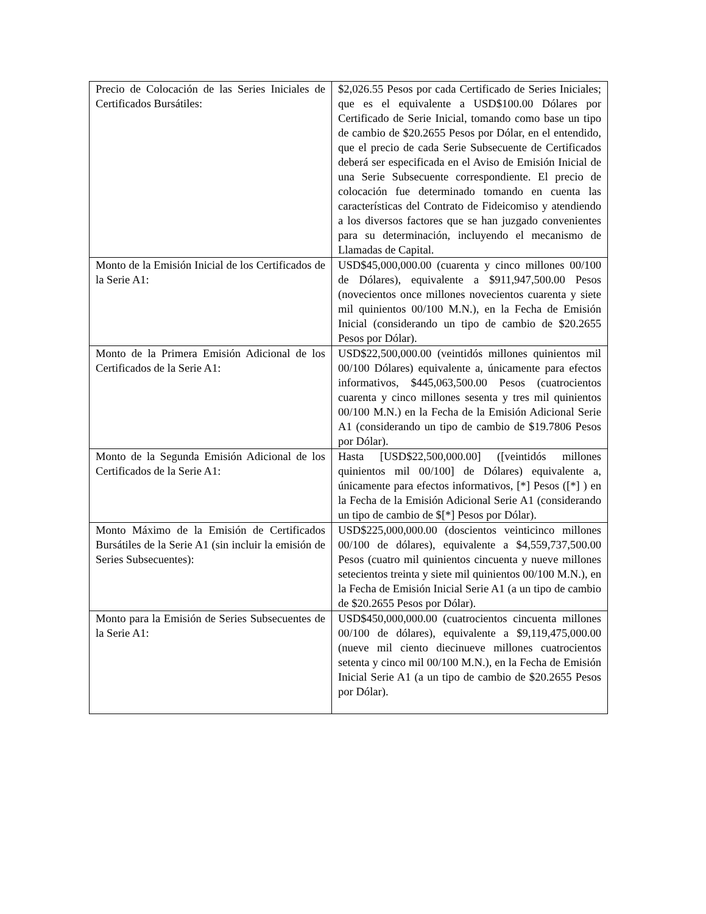| Precio de Colocación de las Series Iniciales de Certificados Bursátiles: | $2,026.55 Pesos por cada Certificado de Series Iniciales; que es el equivalente a USD$100.00 Dólares por Certificado de Serie Inicial, tomando como base un tipo de cambio de $20.2655 Pesos por Dólar, en el entendido, que el precio de cada Serie Subsecuente de Certificados deberá ser especificada en el Aviso de Emisión Inicial de una Serie Subsecuente correspondiente. El precio de colocación fue determinado tomando en cuenta las características del Contrato de Fideicomiso y atendiendo a los diversos factores que se han juzgado convenientes para su determinación, incluyendo el mecanismo de Llamadas de Capital. |
| Monto de la Emisión Inicial de los Certificados de la Serie A1: | USD$45,000,000.00 (cuarenta y cinco millones 00/100 de Dólares), equivalente a $911,947,500.00 Pesos (novecientos once millones novecientos cuarenta y siete mil quinientos 00/100 M.N.), en la Fecha de Emisión Inicial (considerando un tipo de cambio de $20.2655 Pesos por Dólar). |
| Monto de la Primera Emisión Adicional de los Certificados de la Serie A1: | USD$22,500,000.00 (veintidós millones quinientos mil 00/100 Dólares) equivalente a, únicamente para efectos informativos, $445,063,500.00 Pesos (cuatrocientos cuarenta y cinco millones sesenta y tres mil quinientos 00/100 M.N.) en la Fecha de la Emisión Adicional Serie A1 (considerando un tipo de cambio de $19.7806 Pesos por Dólar). |
| Monto de la Segunda Emisión Adicional de los Certificados de la Serie A1: | Hasta [USD$22,500,000.00] ([veintidós millones quinientos mil 00/100] de Dólares) equivalente a, únicamente para efectos informativos, [*] Pesos ([*] ) en la Fecha de la Emisión Adicional Serie A1 (considerando un tipo de cambio de $[*] Pesos por Dólar). |
| Monto Máximo de la Emisión de Certificados Bursátiles de la Serie A1 (sin incluir la emisión de Series Subsecuentes): | USD$225,000,000.00 (doscientos veinticinco millones 00/100 de dólares), equivalente a $4,559,737,500.00 Pesos (cuatro mil quinientos cincuenta y nueve millones setecientos treinta y siete mil quinientos 00/100 M.N.), en la Fecha de Emisión Inicial Serie A1 (a un tipo de cambio de $20.2655 Pesos por Dólar). |
| Monto para la Emisión de Series Subsecuentes de la Serie A1: | USD$450,000,000.00 (cuatrocientos cincuenta millones 00/100 de dólares), equivalente a $9,119,475,000.00 (nueve mil ciento diecinueve millones cuatrocientos setenta y cinco mil 00/100 M.N.), en la Fecha de Emisión Inicial Serie A1 (a un tipo de cambio de $20.2655 Pesos por Dólar). |